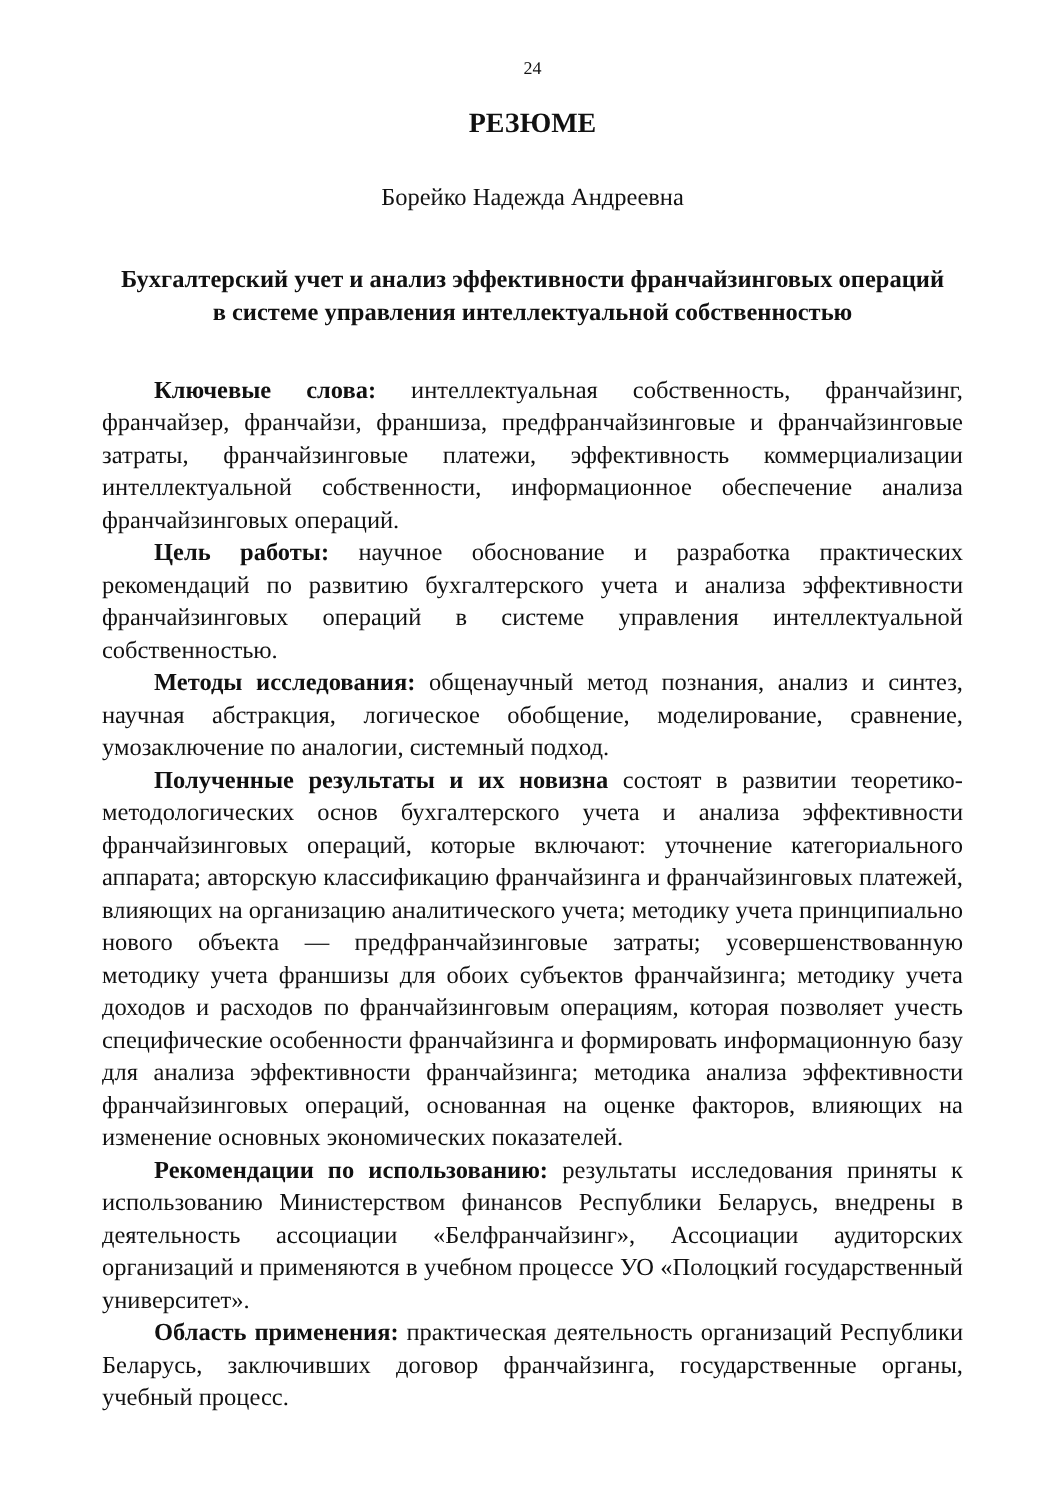24
РЕЗЮМЕ
Борейко Надежда Андреевна
Бухгалтерский учет и анализ эффективности франчайзинговых операций
в системе управления интеллектуальной собственностью
Ключевые слова: интеллектуальная собственность, франчайзинг, франчайзер, франчайзи, франшиза, предфранчайзинговые и франчайзинговые затраты, франчайзинговые платежи, эффективность коммерциализации интеллектуальной собственности, информационное обеспечение анализа франчайзинговых операций.
Цель работы: научное обоснование и разработка практических рекомендаций по развитию бухгалтерского учета и анализа эффективности франчайзинговых операций в системе управления интеллектуальной собственностью.
Методы исследования: общенаучный метод познания, анализ и синтез, научная абстракция, логическое обобщение, моделирование, сравнение, умозаключение по аналогии, системный подход.
Полученные результаты и их новизна состоят в развитии теоретико-методологических основ бухгалтерского учета и анализа эффективности франчайзинговых операций, которые включают: уточнение категориального аппарата; авторскую классификацию франчайзинга и франчайзинговых платежей, влияющих на организацию аналитического учета; методику учета принципиально нового объекта — предфранчайзинговые затраты; усовершенствованную методику учета франшизы для обоих субъектов франчайзинга; методику учета доходов и расходов по франчайзинговым операциям, которая позволяет учесть специфические особенности франчайзинга и формировать информационную базу для анализа эффективности франчайзинга; методика анализа эффективности франчайзинговых операций, основанная на оценке факторов, влияющих на изменение основных экономических показателей.
Рекомендации по использованию: результаты исследования приняты к использованию Министерством финансов Республики Беларусь, внедрены в деятельность ассоциации «Белфранчайзинг», Ассоциации аудиторских организаций и применяются в учебном процессе УО «Полоцкий государственный университет».
Область применения: практическая деятельность организаций Республики Беларусь, заключивших договор франчайзинга, государственные органы, учебный процесс.